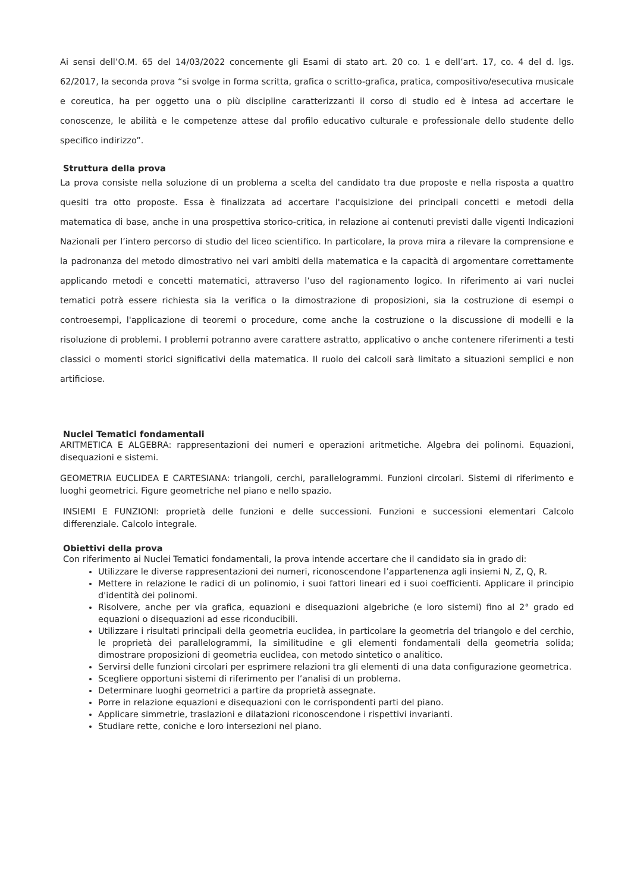Ai sensi dell’O.M. 65 del 14/03/2022 concernente gli Esami di stato art. 20 co. 1 e dell’art. 17, co. 4 del d. lgs. 62/2017, la seconda prova “si svolge in forma scritta, grafica o scritto-grafica, pratica, compositivo/esecutiva musicale e coreutica, ha per oggetto una o più discipline caratterizzanti il corso di studio ed è intesa ad accertare le conoscenze, le abilità e le competenze attese dal profilo educativo culturale e professionale dello studente dello specifico indirizzo”.
Struttura della prova
La prova consiste nella soluzione di un problema a scelta del candidato tra due proposte e nella risposta a quattro quesiti tra otto proposte. Essa è finalizzata ad accertare l'acquisizione dei principali concetti e metodi della matematica di base, anche in una prospettiva storico-critica, in relazione ai contenuti previsti dalle vigenti Indicazioni Nazionali per l’intero percorso di studio del liceo scientifico. In particolare, la prova mira a rilevare la comprensione e la padronanza del metodo dimostrativo nei vari ambiti della matematica e la capacità di argomentare correttamente applicando metodi e concetti matematici, attraverso l’uso del ragionamento logico. In riferimento ai vari nuclei tematici potrà essere richiesta sia la verifica o la dimostrazione di proposizioni, sia la costruzione di esempi o controesempi, l'applicazione di teoremi o procedure, come anche la costruzione o la discussione di modelli e la risoluzione di problemi. I problemi potranno avere carattere astratto, applicativo o anche contenere riferimenti a testi classici o momenti storici significativi della matematica. Il ruolo dei calcoli sarà limitato a situazioni semplici e non artificiose.
Nuclei Tematici fondamentali
ARITMETICA E ALGEBRA: rappresentazioni dei numeri e operazioni aritmetiche. Algebra dei polinomi. Equazioni, disequazioni e sistemi.
GEOMETRIA EUCLIDEA E CARTESIANA: triangoli, cerchi, parallelogrammi. Funzioni circolari. Sistemi di riferimento e luoghi geometrici. Figure geometriche nel piano e nello spazio.
INSIEMI E FUNZIONI: proprietà delle funzioni e delle successioni. Funzioni e successioni elementari Calcolo differenziale. Calcolo integrale.
Obiettivi della prova
Con riferimento ai Nuclei Tematici fondamentali, la prova intende accertare che il candidato sia in grado di:
Utilizzare le diverse rappresentazioni dei numeri, riconoscendone l’appartenenza agli insiemi N, Z, Q, R.
Mettere in relazione le radici di un polinomio, i suoi fattori lineari ed i suoi coefficienti. Applicare il principio d'identità dei polinomi.
Risolvere, anche per via grafica, equazioni e disequazioni algebriche (e loro sistemi) fino al 2° grado ed equazioni o disequazioni ad esse riconducibili.
Utilizzare i risultati principali della geometria euclidea, in particolare la geometria del triangolo e del cerchio, le proprietà dei parallelogrammi, la similitudine e gli elementi fondamentali della geometria solida; dimostrare proposizioni di geometria euclidea, con metodo sintetico o analitico.
Servirsi delle funzioni circolari per esprimere relazioni tra gli elementi di una data configurazione geometrica.
Scegliere opportuni sistemi di riferimento per l’analisi di un problema.
Determinare luoghi geometrici a partire da proprietà assegnate.
Porre in relazione equazioni e disequazioni con le corrispondenti parti del piano.
Applicare simmetrie, traslazioni e dilatazioni riconoscendone i rispettivi invarianti.
Studiare rette, coniche e loro intersezioni nel piano.